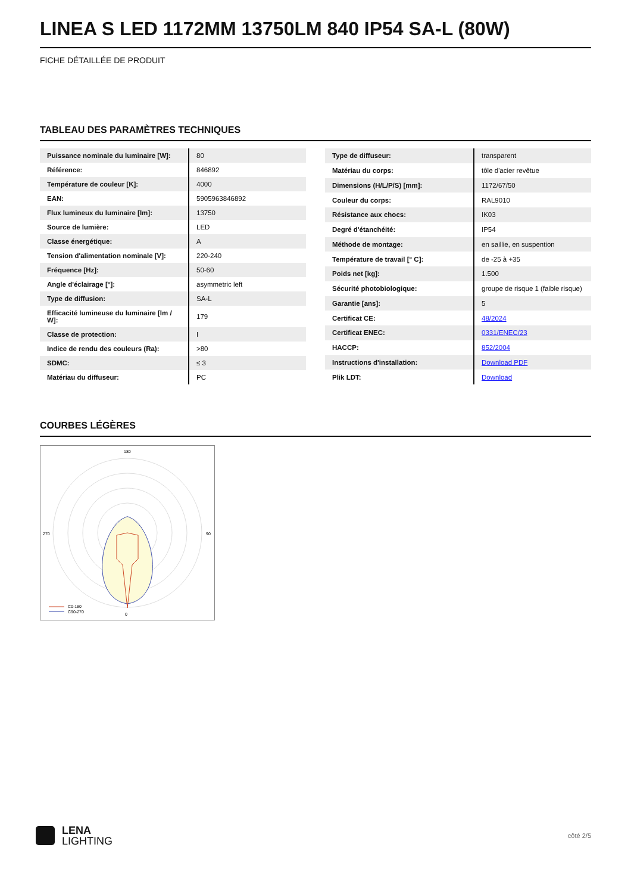LINEA S LED 1172MM 13750LM 840 IP54 SA-L (80W)
FICHE DÉTAILLÉE DE PRODUIT
TABLEAU DES PARAMÈTRES TECHNIQUES
| Puissance nominale du luminaire [W]: | 80 |
| Référence: | 846892 |
| Température de couleur [K]: | 4000 |
| EAN: | 5905963846892 |
| Flux lumineux du luminaire [lm]: | 13750 |
| Source de lumière: | LED |
| Classe énergétique: | A |
| Tension d'alimentation nominale [V]: | 220-240 |
| Fréquence [Hz]: | 50-60 |
| Angle d'éclairage [°]: | asymmetric left |
| Type de diffusion: | SA-L |
| Efficacité lumineuse du luminaire [lm / W]: | 179 |
| Classe de protection: | I |
| Indice de rendu des couleurs (Ra): | >80 |
| SDMC: | ≤ 3 |
| Matériau du diffuseur: | PC |
| Type de diffuseur: | transparent |
| Matériau du corps: | tôle d'acier revêtue |
| Dimensions (H/L/P/S) [mm]: | 1172/67/50 |
| Couleur du corps: | RAL9010 |
| Résistance aux chocs: | IK03 |
| Degré d'étanchéité: | IP54 |
| Méthode de montage: | en saillie, en suspention |
| Température de travail [° C]: | de -25 à +35 |
| Poids net [kg]: | 1.500 |
| Sécurité photobiologique: | groupe de risque 1 (faible risque) |
| Garantie [ans]: | 5 |
| Certificat CE: | 48/2024 |
| Certificat ENEC: | 0331/ENEC/23 |
| HACCP: | 852/2004 |
| Instructions d'installation: | Download PDF |
| Plik LDT: | Download |
COURBES LÉGÈRES
180
0
270
90
C0-180
C90-270
LENA
LIGHTING
côté 2/5